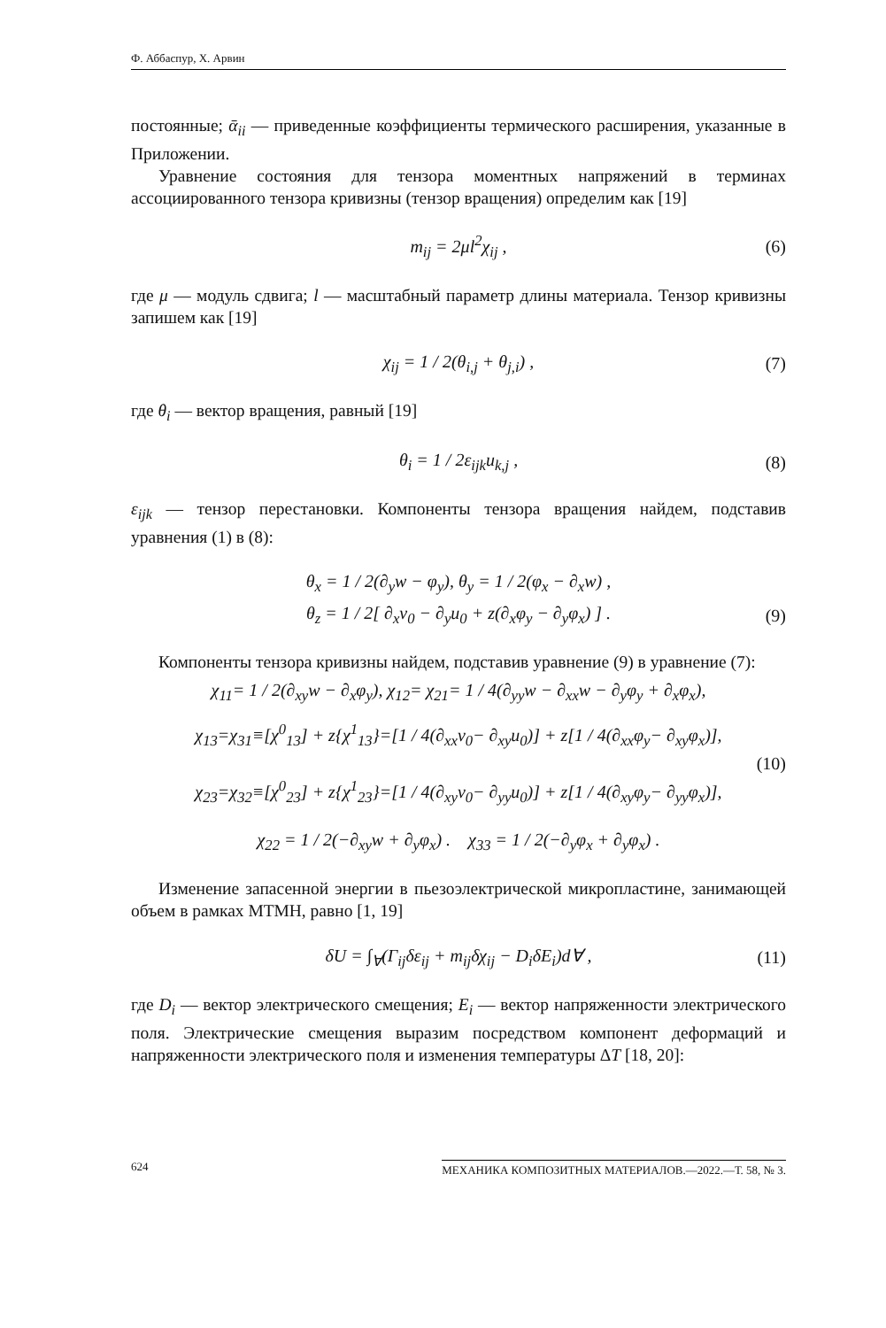Ф. Аббаспур, Х. Арвин
постоянные; ᾱ<sub>ii</sub> — приведенные коэффициенты термического расширения, указанные в Приложении.
Уравнение состояния для тензора моментных напряжений в терминах ассоциированного тензора кривизны (тензор вращения) определим как [19]
m<sub>ij</sub> = 2μl<sup>2</sup>χ<sub>ij</sub> , (6)
где μ — модуль сдвига; l — масштабный параметр длины материала. Тензор кривизны запишем как [19]
χ<sub>ij</sub> = 1 / 2(θ<sub>i,j</sub> + θ<sub>j,i</sub>) , (7)
где θ<sub>i</sub> — вектор вращения, равный [19]
θ<sub>i</sub> = 1 / 2ε<sub>ijk</sub>u<sub>k,j</sub> , (8)
ε<sub>ijk</sub> — тензор перестановки. Компоненты тензора вращения найдем, подставив уравнения (1) в (8):
θ<sub>x</sub> = 1 / 2(∂<sub>y</sub>w − φ<sub>y</sub>), θ<sub>y</sub> = 1 / 2(φ<sub>x</sub> − ∂<sub>x</sub>w) ,
θ<sub>z</sub> = 1 / 2[ ∂<sub>x</sub>v<sub>0</sub> − ∂<sub>y</sub>u<sub>0</sub> + z(∂<sub>x</sub>φ<sub>y</sub> − ∂<sub>y</sub>φ<sub>x</sub>) ] . (9)
Компоненты тензора кривизны найдем, подставив уравнение (9) в уравнение (7):
χ<sub>11</sub>= 1 / 2(∂<sub>xy</sub>w − ∂<sub>x</sub>φ<sub>y</sub>), χ<sub>12</sub>= χ<sub>21</sub>= 1 / 4(∂<sub>yy</sub>w − ∂<sub>xx</sub>w − ∂<sub>y</sub>φ<sub>y</sub> + ∂<sub>x</sub>φ<sub>x</sub>),
χ<sub>13</sub>=χ<sub>31</sub>≡[χ<sup>0</sup><sub>13</sub>] + z{χ<sup>1</sup><sub>13</sub>}=[1 / 4(∂<sub>xx</sub>v<sub>0</sub>− ∂<sub>xy</sub>u<sub>0</sub>)] + z[1 / 4(∂<sub>xx</sub>φ<sub>y</sub>− ∂<sub>xy</sub>φ<sub>x</sub>)],
(10)
χ<sub>23</sub>=χ<sub>32</sub>≡[χ<sup>0</sup><sub>23</sub>] + z{χ<sup>1</sup><sub>23</sub>}=[1 / 4(∂<sub>xy</sub>v<sub>0</sub>− ∂<sub>yy</sub>u<sub>0</sub>)] + z[1 / 4(∂<sub>xy</sub>φ<sub>y</sub>− ∂<sub>yy</sub>φ<sub>x</sub>)],
χ<sub>22</sub> = 1 / 2(−∂<sub>xy</sub>w + ∂<sub>y</sub>φ<sub>x</sub>) . χ<sub>33</sub> = 1 / 2(−∂<sub>y</sub>φ<sub>x</sub> + ∂<sub>y</sub>φ<sub>x</sub>) .
Изменение запасенной энергии в пьезоэлектрической микропластине, занимающей объем в рамках МТМН, равно [1, 19]
δU = ∫<sub>∀</sub>(Γ<sub>ij</sub>δε<sub>ij</sub> + m<sub>ij</sub>δχ<sub>ij</sub> − D<sub>i</sub>δE<sub>i</sub>)d∀ , (11)
где D<sub>i</sub> — вектор электрического смещения; E<sub>i</sub> — вектор напряженности электрического поля. Электрические смещения выразим посредством компонент деформаций и напряженности электрического поля и изменения температуры ΔT [18, 20]:
624 МЕХАНИКА КОМПОЗИТНЫХ МАТЕРИАЛОВ.—2022.—Т. 58, № 3.